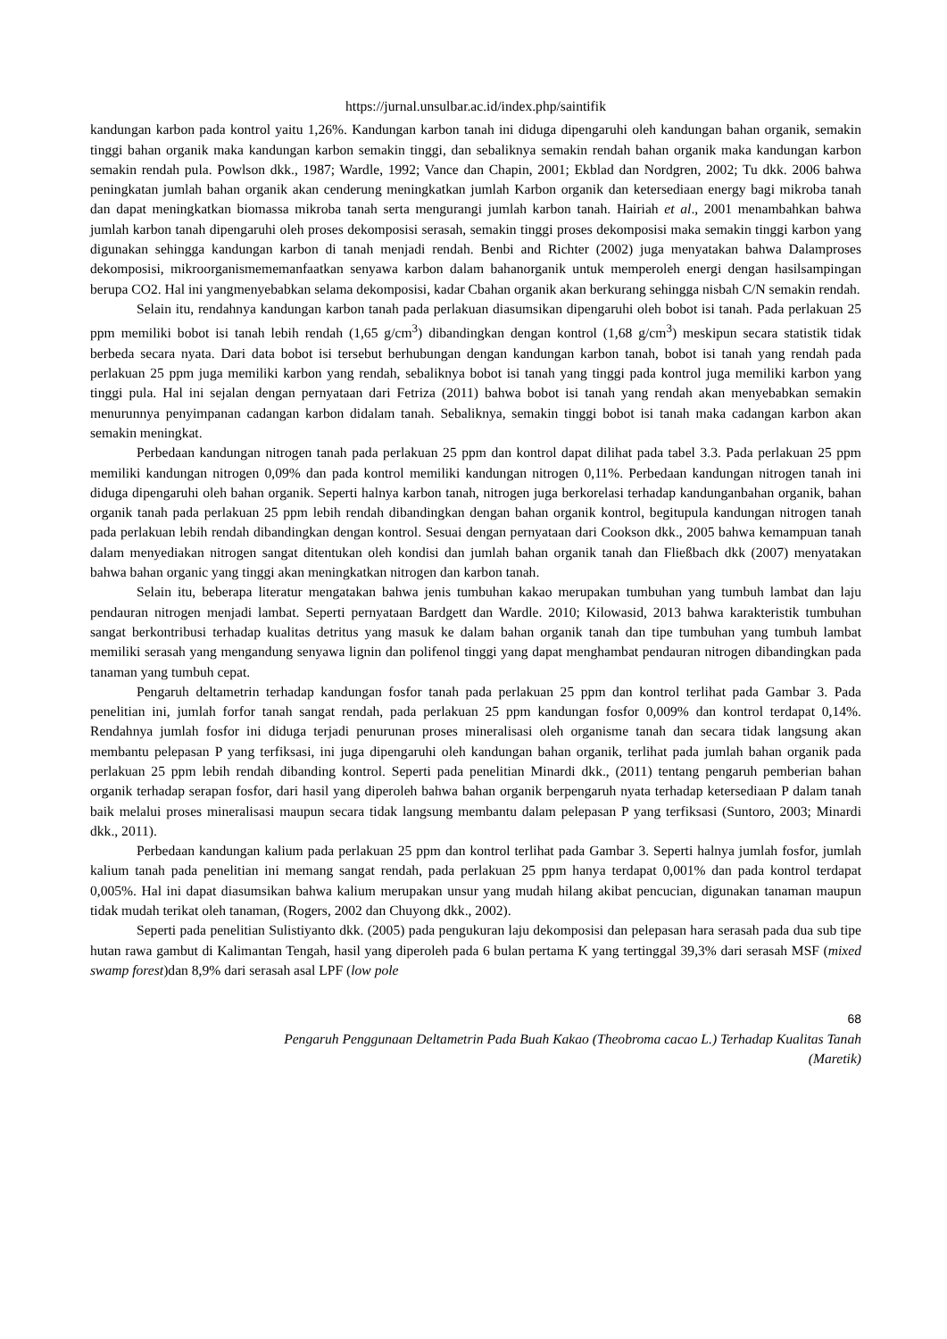https://jurnal.unsulbar.ac.id/index.php/saintifik
kandungan karbon pada kontrol yaitu 1,26%. Kandungan karbon tanah ini diduga dipengaruhi oleh kandungan bahan organik, semakin tinggi bahan organik maka kandungan karbon semakin tinggi, dan sebaliknya semakin rendah bahan organik maka kandungan karbon semakin rendah pula. Powlson dkk., 1987; Wardle, 1992; Vance dan Chapin, 2001; Ekblad dan Nordgren, 2002; Tu dkk. 2006 bahwa peningkatan jumlah bahan organik akan cenderung meningkatkan jumlah Karbon organik dan ketersediaan energy bagi mikroba tanah dan dapat meningkatkan biomassa mikroba tanah serta mengurangi jumlah karbon tanah. Hairiah et al., 2001 menambahkan bahwa jumlah karbon tanah dipengaruhi oleh proses dekomposisi serasah, semakin tinggi proses dekomposisi maka semakin tinggi karbon yang digunakan sehingga kandungan karbon di tanah menjadi rendah. Benbi and Richter (2002) juga menyatakan bahwa Dalamproses dekomposisi, mikroorganismememanfaatkan senyawa karbon dalam bahanorganik untuk memperoleh energi dengan hasilsampingan berupa CO2. Hal ini yangmenyebabkan selama dekomposisi, kadar Cbahan organik akan berkurang sehingga nisbah C/N semakin rendah.
Selain itu, rendahnya kandungan karbon tanah pada perlakuan diasumsikan dipengaruhi oleh bobot isi tanah. Pada perlakuan 25 ppm memiliki bobot isi tanah lebih rendah (1,65 g/cm<sup>3</sup>) dibandingkan dengan kontrol (1,68 g/cm<sup>3</sup>) meskipun secara statistik tidak berbeda secara nyata. Dari data bobot isi tersebut berhubungan dengan kandungan karbon tanah, bobot isi tanah yang rendah pada perlakuan 25 ppm juga memiliki karbon yang rendah, sebaliknya bobot isi tanah yang tinggi pada kontrol juga memiliki karbon yang tinggi pula. Hal ini sejalan dengan pernyataan dari Fetriza (2011) bahwa bobot isi tanah yang rendah akan menyebabkan semakin menurunnya penyimpanan cadangan karbon didalam tanah. Sebaliknya, semakin tinggi bobot isi tanah maka cadangan karbon akan semakin meningkat.
Perbedaan kandungan nitrogen tanah pada perlakuan 25 ppm dan kontrol dapat dilihat pada tabel 3.3. Pada perlakuan 25 ppm memiliki kandungan nitrogen 0,09% dan pada kontrol memiliki kandungan nitrogen 0,11%. Perbedaan kandungan nitrogen tanah ini diduga dipengaruhi oleh bahan organik. Seperti halnya karbon tanah, nitrogen juga berkorelasi terhadap kandunganbahan organik, bahan organik tanah pada perlakuan 25 ppm lebih rendah dibandingkan dengan bahan organik kontrol, begitupula kandungan nitrogen tanah pada perlakuan lebih rendah dibandingkan dengan kontrol. Sesuai dengan pernyataan dari Cookson dkk., 2005 bahwa kemampuan tanah dalam menyediakan nitrogen sangat ditentukan oleh kondisi dan jumlah bahan organik tanah dan Fließbach dkk (2007) menyatakan bahwa bahan organic yang tinggi akan meningkatkan nitrogen dan karbon tanah.
Selain itu, beberapa literatur mengatakan bahwa jenis tumbuhan kakao merupakan tumbuhan yang tumbuh lambat dan laju pendauran nitrogen menjadi lambat. Seperti pernyataan Bardgett dan Wardle. 2010; Kilowasid, 2013 bahwa karakteristik tumbuhan sangat berkontribusi terhadap kualitas detritus yang masuk ke dalam bahan organik tanah dan tipe tumbuhan yang tumbuh lambat memiliki serasah yang mengandung senyawa lignin dan polifenol tinggi yang dapat menghambat pendauran nitrogen dibandingkan pada tanaman yang tumbuh cepat.
Pengaruh deltametrin terhadap kandungan fosfor tanah pada perlakuan 25 ppm dan kontrol terlihat pada Gambar 3. Pada penelitian ini, jumlah forfor tanah sangat rendah, pada perlakuan 25 ppm kandungan fosfor 0,009% dan kontrol terdapat 0,14%. Rendahnya jumlah fosfor ini diduga terjadi penurunan proses mineralisasi oleh organisme tanah dan secara tidak langsung akan membantu pelepasan P yang terfiksasi, ini juga dipengaruhi oleh kandungan bahan organik, terlihat pada jumlah bahan organik pada perlakuan 25 ppm lebih rendah dibanding kontrol. Seperti pada penelitian Minardi dkk., (2011) tentang pengaruh pemberian bahan organik terhadap serapan fosfor, dari hasil yang diperoleh bahwa bahan organik berpengaruh nyata terhadap ketersediaan P dalam tanah baik melalui proses mineralisasi maupun secara tidak langsung membantu dalam pelepasan P yang terfiksasi (Suntoro, 2003; Minardi dkk., 2011).
Perbedaan kandungan kalium pada perlakuan 25 ppm dan kontrol terlihat pada Gambar 3. Seperti halnya jumlah fosfor, jumlah kalium tanah pada penelitian ini memang sangat rendah, pada perlakuan 25 ppm hanya terdapat 0,001% dan pada kontrol terdapat 0,005%. Hal ini dapat diasumsikan bahwa kalium merupakan unsur yang mudah hilang akibat pencucian, digunakan tanaman maupun tidak mudah terikat oleh tanaman, (Rogers, 2002 dan Chuyong dkk., 2002).
Seperti pada penelitian Sulistiyanto dkk. (2005) pada pengukuran laju dekomposisi dan pelepasan hara serasah pada dua sub tipe hutan rawa gambut di Kalimantan Tengah, hasil yang diperoleh pada 6 bulan pertama K yang tertinggal 39,3% dari serasah MSF (mixed swamp forest)dan 8,9% dari serasah asal LPF (low pole
68
Pengaruh Penggunaan Deltametrin Pada Buah Kakao (Theobroma cacao L.) Terhadap Kualitas Tanah
(Maretik)